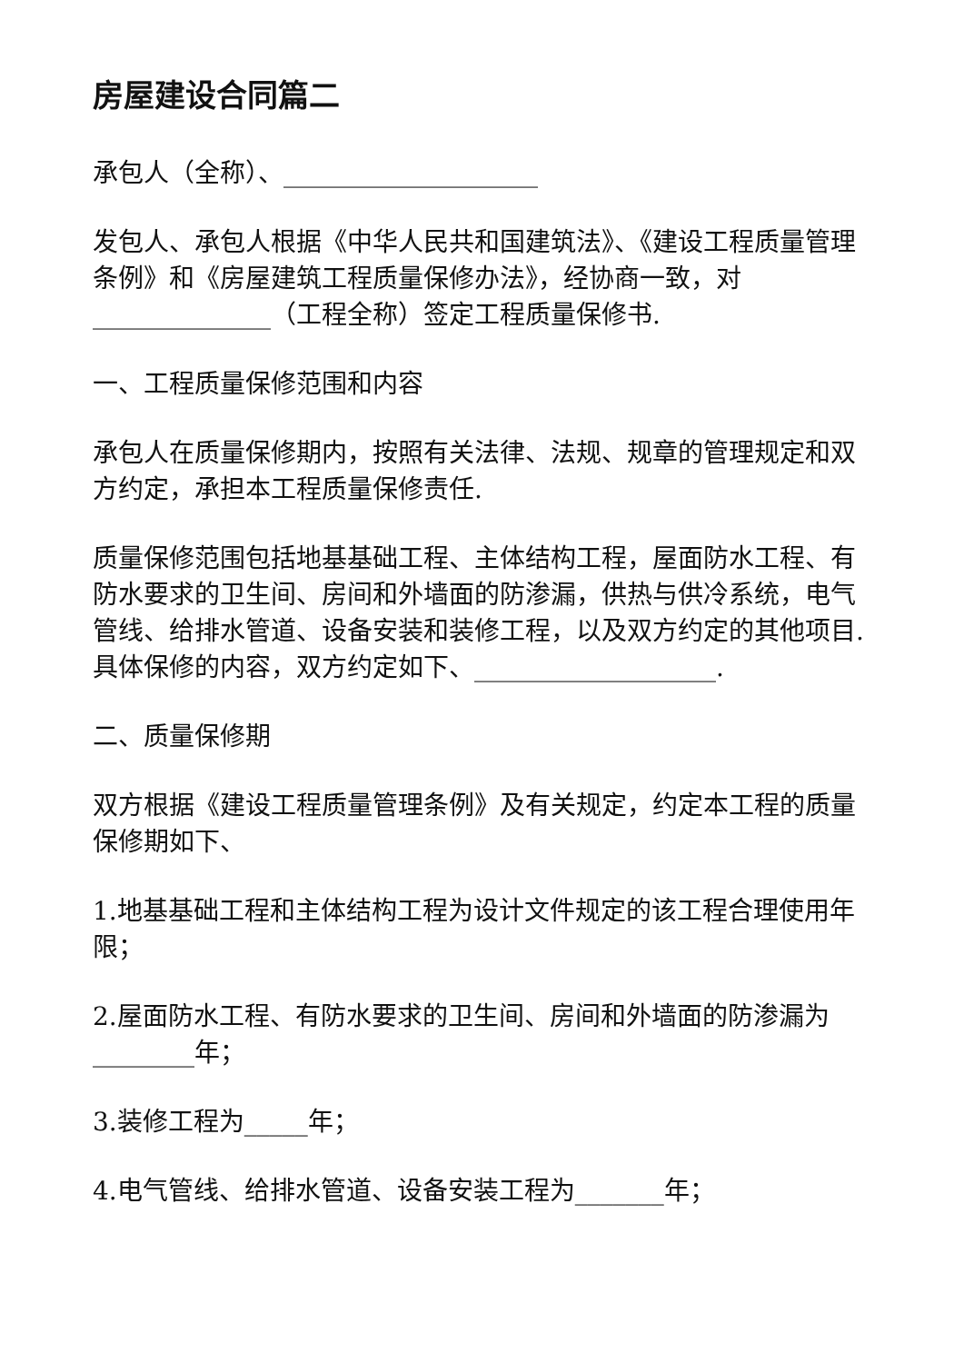房屋建设合同篇二
承包人（全称）、____________________
发包人、承包人根据《中华人民共和国建筑法》、《建设工程质量管理条例》和《房屋建筑工程质量保修办法》，经协商一致，对______________（工程全称）签定工程质量保修书.
一、工程质量保修范围和内容
承包人在质量保修期内，按照有关法律、法规、规章的管理规定和双方约定，承担本工程质量保修责任.
质量保修范围包括地基基础工程、主体结构工程，屋面防水工程、有防水要求的卫生间、房间和外墙面的防渗漏，供热与供冷系统，电气管线、给排水管道、设备安装和装修工程，以及双方约定的其他项目.具体保修的内容，双方约定如下、___________________.
二、质量保修期
双方根据《建设工程质量管理条例》及有关规定，约定本工程的质量保修期如下、
1.地基基础工程和主体结构工程为设计文件规定的该工程合理使用年限；
2.屋面防水工程、有防水要求的卫生间、房间和外墙面的防渗漏为________年；
3.装修工程为_____年；
4.电气管线、给排水管道、设备安装工程为_______年；